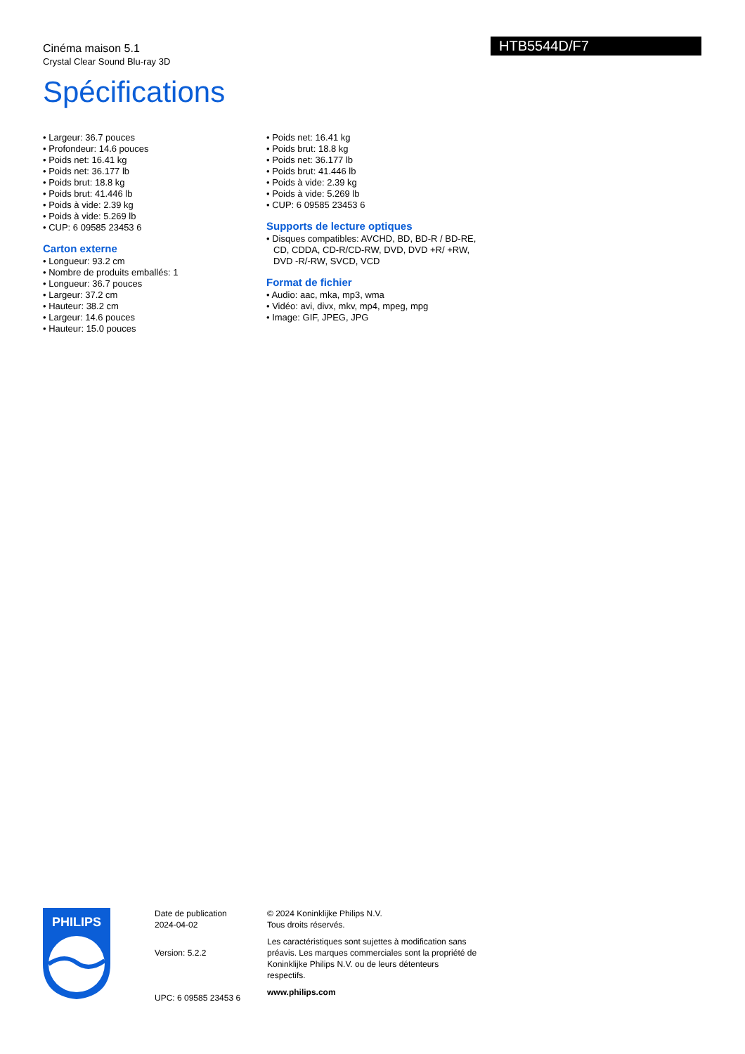Cinéma maison 5.1
Crystal Clear Sound Blu-ray 3D
Spécifications
HTB5544D/F7
• Largeur: 36.7 pouces
• Profondeur: 14.6 pouces
• Poids net: 16.41 kg
• Poids net: 36.177 lb
• Poids brut: 18.8 kg
• Poids brut: 41.446 lb
• Poids à vide: 2.39 kg
• Poids à vide: 5.269 lb
• CUP: 6 09585 23453 6
Carton externe
• Longueur: 93.2 cm
• Nombre de produits emballés: 1
• Longueur: 36.7 pouces
• Largeur: 37.2 cm
• Hauteur: 38.2 cm
• Largeur: 14.6 pouces
• Hauteur: 15.0 pouces
• Poids net: 16.41 kg
• Poids brut: 18.8 kg
• Poids net: 36.177 lb
• Poids brut: 41.446 lb
• Poids à vide: 2.39 kg
• Poids à vide: 5.269 lb
• CUP: 6 09585 23453 6
Supports de lecture optiques
• Disques compatibles: AVCHD, BD, BD-R / BD-RE, CD, CDDA, CD-R/CD-RW, DVD, DVD +R/ +RW, DVD -R/-RW, SVCD, VCD
Format de fichier
• Audio: aac, mka, mp3, wma
• Vidéo: avi, divx, mkv, mp4, mpeg, mpg
• Image: GIF, JPEG, JPG
PHILIPS
Date de publication
2024-04-02
Version: 5.2.2
UPC: 6 09585 23453 6
© 2024 Koninklijke Philips N.V.
Tous droits réservés.
Les caractéristiques sont sujettes à modification sans préavis. Les marques commerciales sont la propriété de Koninklijke Philips N.V. ou de leurs détenteurs respectifs.
www.philips.com